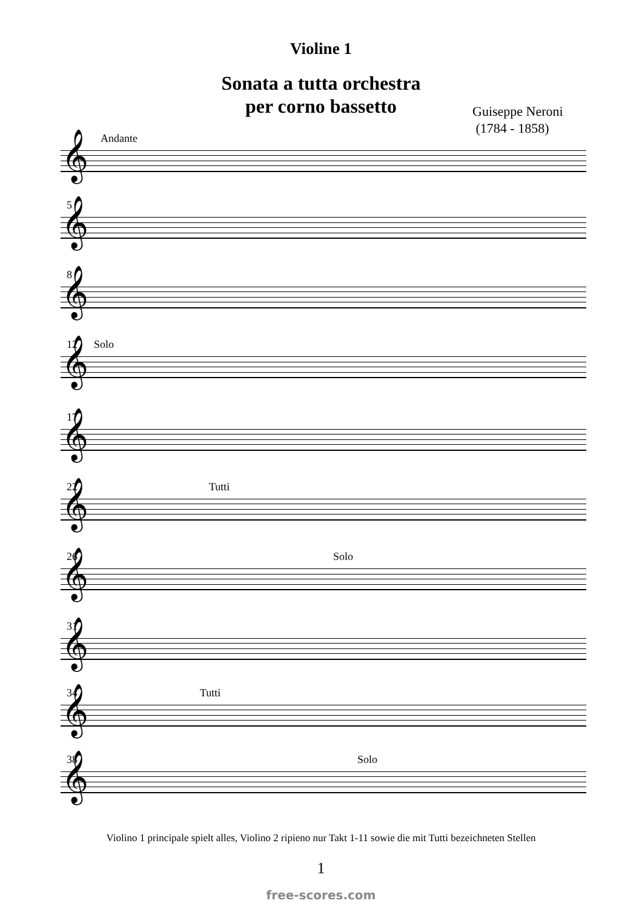Violine 1
Sonata a tutta orchestra
per corno bassetto
Guiseppe Neroni
(1784 - 1858)
Andante
𝄞
5
𝄞
8
𝄞
12 Solo
𝄞
17
𝄞
22 Tutti
𝄞
26 Solo
𝄞
31
𝄞
34 Tutti
𝄞
38 Solo
𝄞
Violino 1 principale spielt alles, Violino 2 ripieno nur Takt 1-11 sowie die mit Tutti bezeichneten Stellen
1
free-scores.com